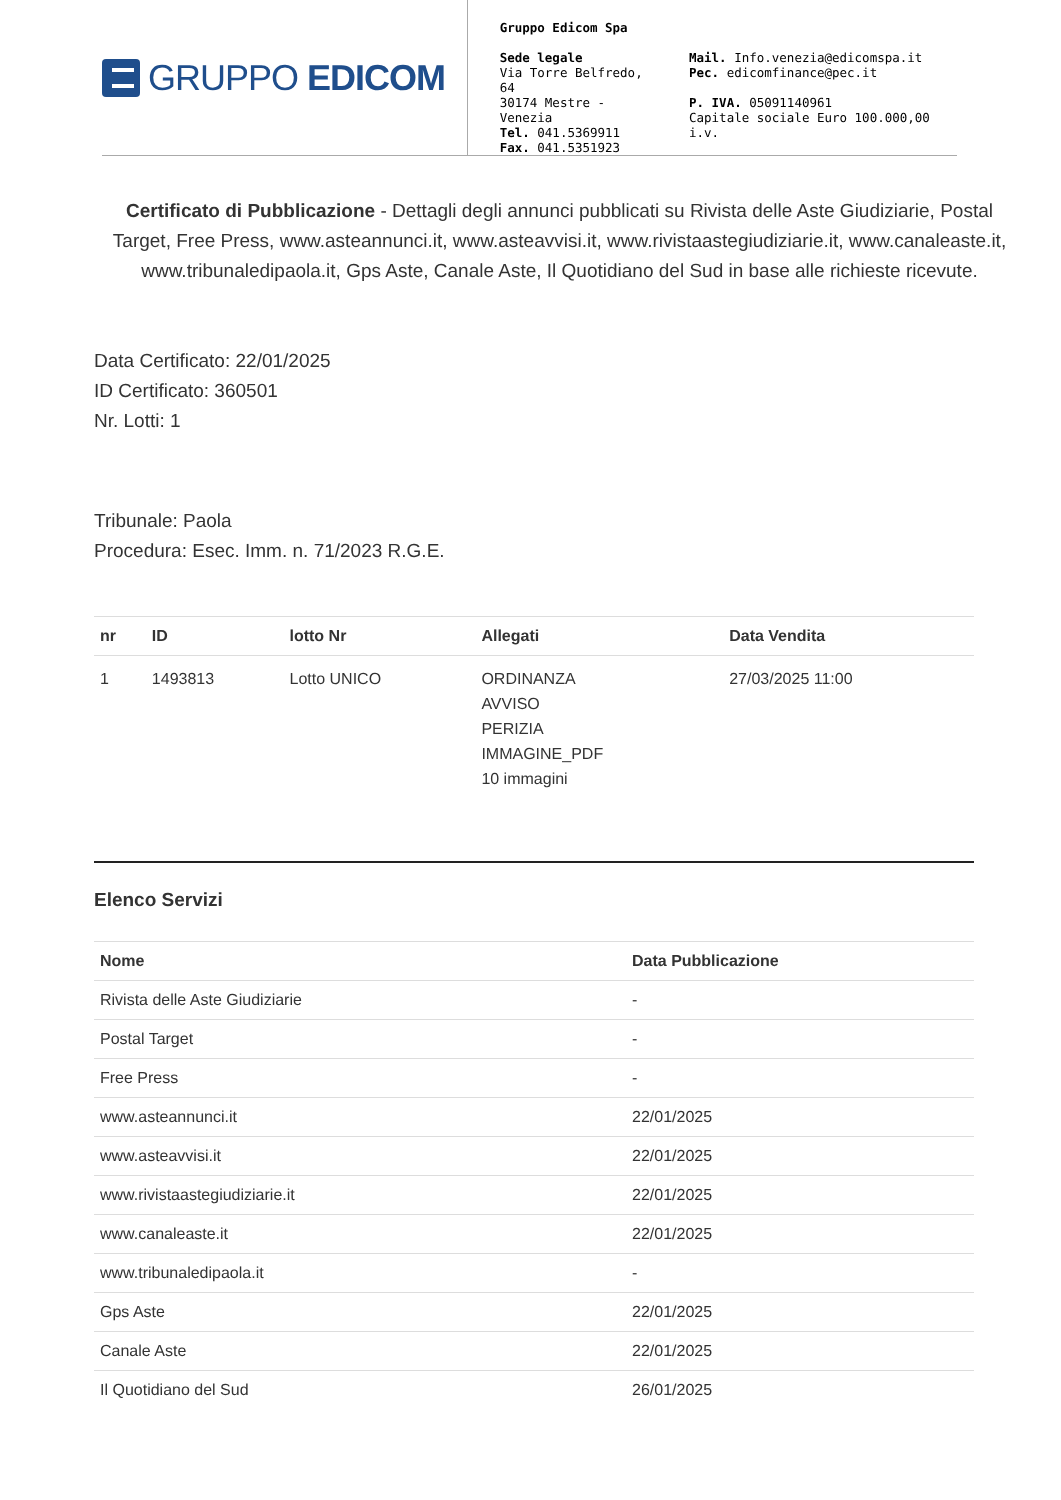GRUPPO EDICOM
Gruppo Edicom Spa
Sede legale
Via Torre Belfredo, 64
30174 Mestre - Venezia
Tel. 041.5369911
Fax. 041.5351923
Mail. Info.venezia@edicomspa.it
Pec. edicomfinance@pec.it
P. IVA. 05091140961
Capitale sociale Euro 100.000,00 i.v.
Certificato di Pubblicazione - Dettagli degli annunci pubblicati su Rivista delle Aste Giudiziarie, Postal Target, Free Press, www.asteannunci.it, www.asteavvisi.it, www.rivistaastegiudiziarie.it, www.canaleaste.it, www.tribunaledipaola.it, Gps Aste, Canale Aste, Il Quotidiano del Sud in base alle richieste ricevute.
Data Certificato: 22/01/2025
ID Certificato: 360501
Nr. Lotti: 1
Tribunale: Paola
Procedura: Esec. Imm. n. 71/2023 R.G.E.
| nr | ID | lotto Nr | Allegati | Data Vendita |
| --- | --- | --- | --- | --- |
| 1 | 1493813 | Lotto UNICO | ORDINANZA AVVISO PERIZIA IMMAGINE_PDF 10 immagini | 27/03/2025 11:00 |
Elenco Servizi
| Nome | Data Pubblicazione |
| --- | --- |
| Rivista delle Aste Giudiziarie | - |
| Postal Target | - |
| Free Press | - |
| www.asteannunci.it | 22/01/2025 |
| www.asteavvisi.it | 22/01/2025 |
| www.rivistaastegiudiziarie.it | 22/01/2025 |
| www.canaleaste.it | 22/01/2025 |
| www.tribunaledipaola.it | - |
| Gps Aste | 22/01/2025 |
| Canale Aste | 22/01/2025 |
| Il Quotidiano del Sud | 26/01/2025 |